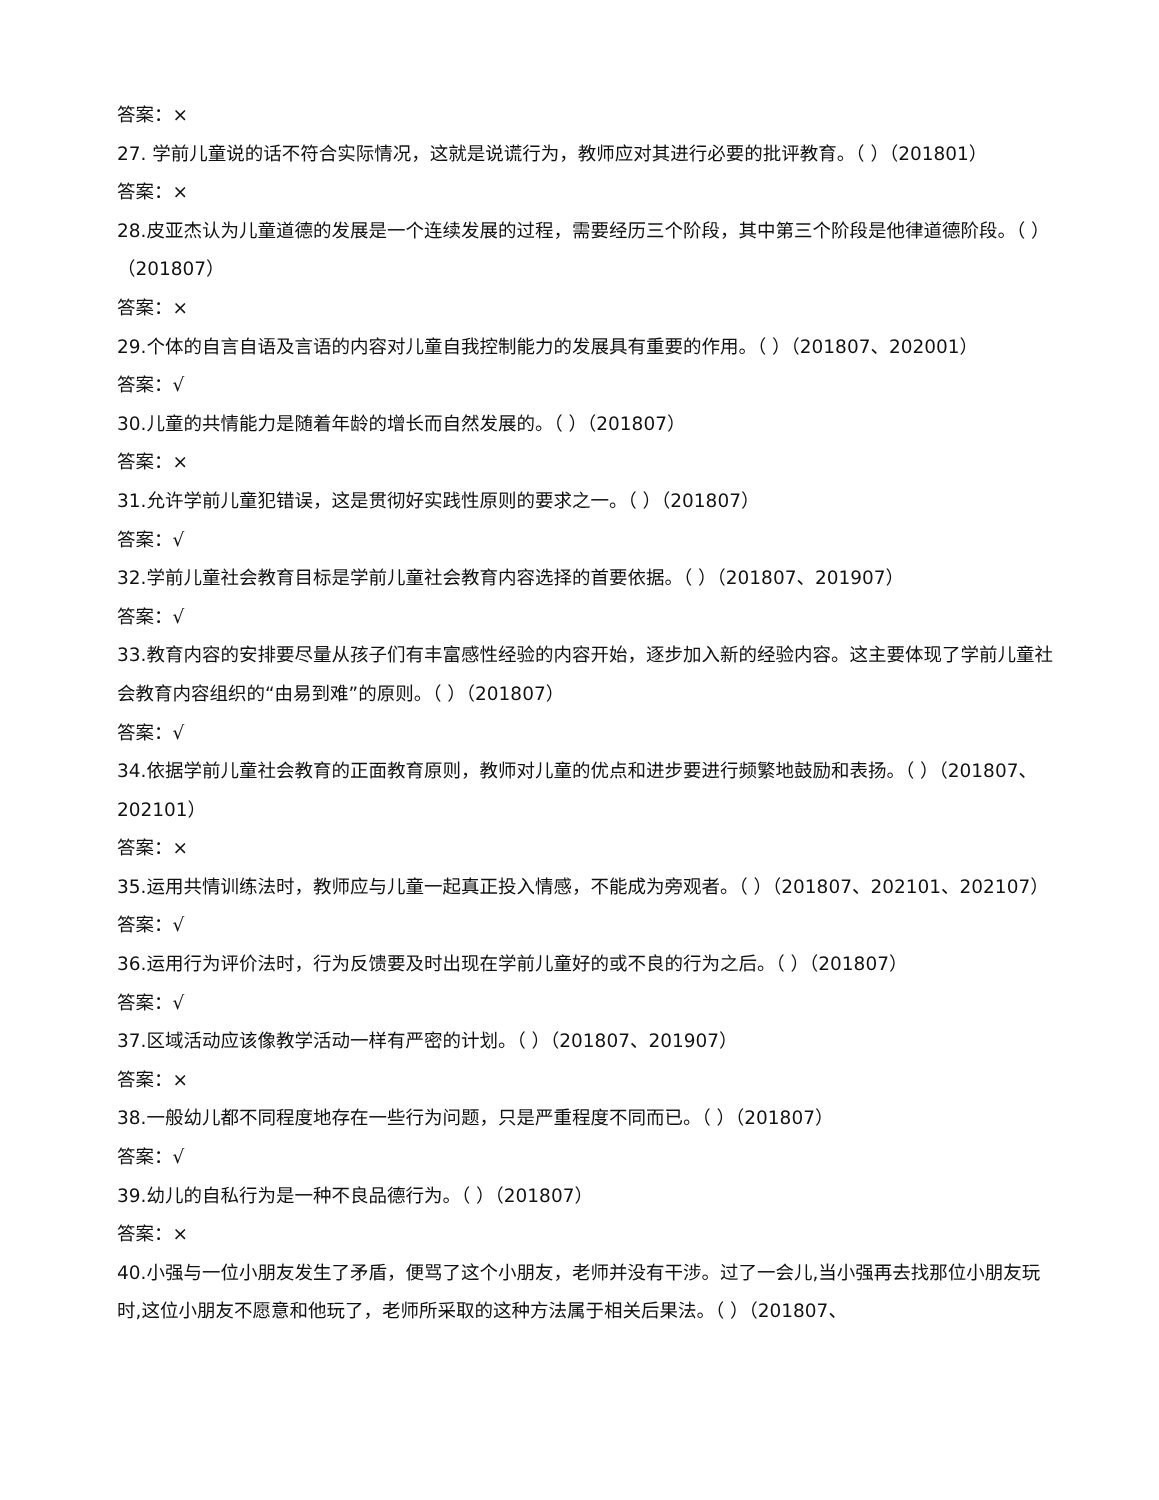答案：×
27. 学前儿童说的话不符合实际情况，这就是说谎行为，教师应对其进行必要的批评教育。（ ）（201801）
答案：×
28.皮亚杰认为儿童道德的发展是一个连续发展的过程，需要经历三个阶段，其中第三个阶段是他律道德阶段。（ ）（201807）
答案：×
29.个体的自言自语及言语的内容对儿童自我控制能力的发展具有重要的作用。（ ）（201807、202001）
答案：√
30.儿童的共情能力是随着年龄的增长而自然发展的。（ ）（201807）
答案：×
31.允许学前儿童犯错误，这是贯彻好实践性原则的要求之一。（ ）（201807）
答案：√
32.学前儿童社会教育目标是学前儿童社会教育内容选择的首要依据。（ ）（201807、201907）
答案：√
33.教育内容的安排要尽量从孩子们有丰富感性经验的内容开始，逐步加入新的经验内容。这主要体现了学前儿童社会教育内容组织的“由易到难”的原则。（ ）（201807）
答案：√
34.依据学前儿童社会教育的正面教育原则，教师对儿童的优点和进步要进行频繁地鼓励和表扬。（ ）（201807、202101）
答案：×
35.运用共情训练法时，教师应与儿童一起真正投入情感，不能成为旁观者。（ ）（201807、202101、202107）
答案：√
36.运用行为评价法时，行为反馈要及时出现在学前儿童好的或不良的行为之后。（ ）（201807）
答案：√
37.区域活动应该像教学活动一样有严密的计划。（ ）（201807、201907）
答案：×
38.一般幼儿都不同程度地存在一些行为问题，只是严重程度不同而已。（ ）（201807）
答案：√
39.幼儿的自私行为是一种不良品德行为。（ ）（201807）
答案：×
40.小强与一位小朋友发生了矛盾，便骂了这个小朋友，老师并没有干涉。过了一会儿,当小强再去找那位小朋友玩时,这位小朋友不愿意和他玩了，老师所采取的这种方法属于相关后果法。（ ）（201807、